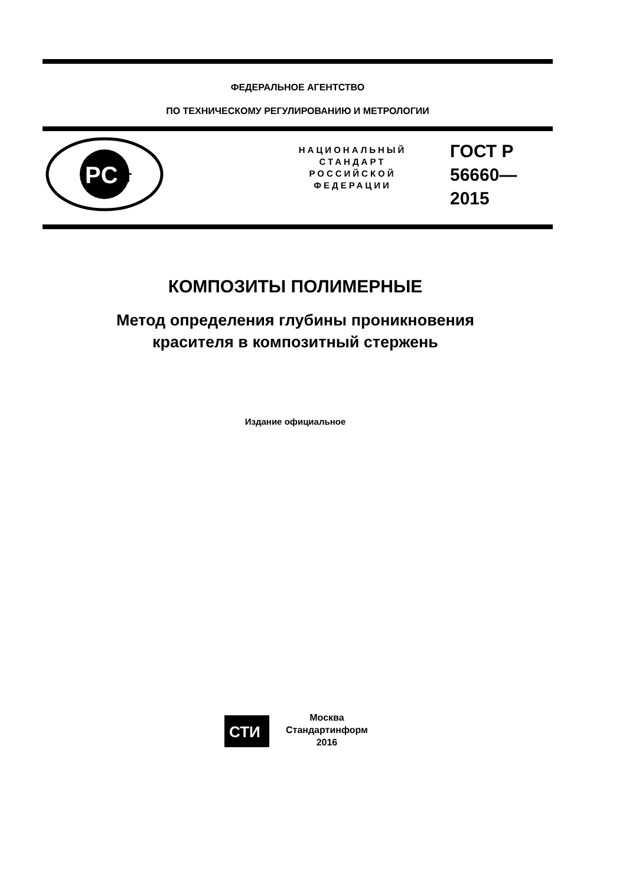ФЕДЕРАЛЬНОЕ АГЕНТСТВО
ПО ТЕХНИЧЕСКОМУ РЕГУЛИРОВАНИЮ И МЕТРОЛОГИИ
PC
т
НАЦИОНАЛЬНЫЙ
СТАНДАРТ
РОССИЙСКОЙ
ФЕДЕРАЦИИ
ГОСТ Р
56660—
2015
КОМПОЗИТЫ ПОЛИМЕРНЫЕ
Метод определения глубины проникновения
красителя в композитный стержень
Издание официальное
СТИ
Москва
Стандартинформ
2016